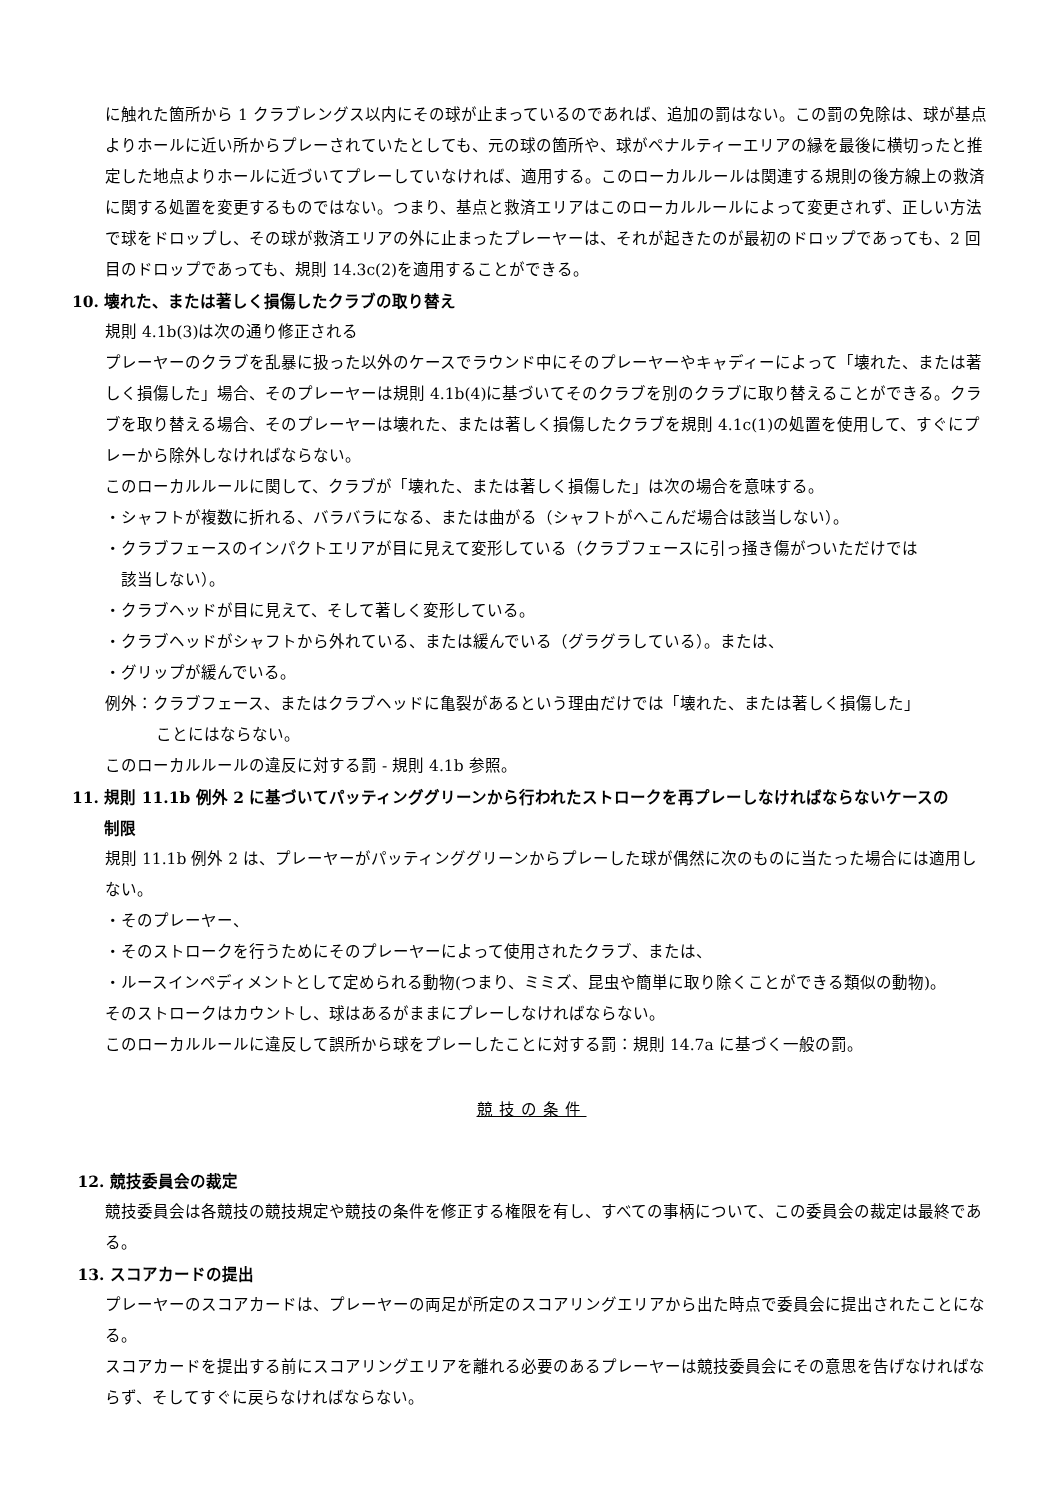に触れた箇所から 1 クラブレングス以内にその球が止まっているのであれば、追加の罰はない。この罰の免除は、球が基点よりホールに近い所からプレーされていたとしても、元の球の箇所や、球がペナルティーエリアの縁を最後に横切ったと推定した地点よりホールに近づいてプレーしていなければ、適用する。このローカルルールは関連する規則の後方線上の救済に関する処置を変更するものではない。つまり、基点と救済エリアはこのローカルルールによって変更されず、正しい方法で球をドロップし、その球が救済エリアの外に止まったプレーヤーは、それが起きたのが最初のドロップであっても、2 回目のドロップであっても、規則 14.3c(2)を適用することができる。
10. 壊れた、または著しく損傷したクラブの取り替え
規則 4.1b(3)は次の通り修正される
プレーヤーのクラブを乱暴に扱った以外のケースでラウンド中にそのプレーヤーやキャディーによって「壊れた、または著しく損傷した」場合、そのプレーヤーは規則 4.1b(4)に基づいてそのクラブを別のクラブに取り替えることができる。クラブを取り替える場合、そのプレーヤーは壊れた、または著しく損傷したクラブを規則 4.1c(1)の処置を使用して、すぐにプレーから除外しなければならない。
このローカルルールに関して、クラブが「壊れた、または著しく損傷した」は次の場合を意味する。
・シャフトが複数に折れる、バラバラになる、または曲がる（シャフトがへこんだ場合は該当しない）。
・クラブフェースのインパクトエリアが目に見えて変形している（クラブフェースに引っ掻き傷がついただけでは
　該当しない）。
・クラブヘッドが目に見えて、そして著しく変形している。
・クラブヘッドがシャフトから外れている、または緩んでいる（グラグラしている）。または、
・グリップが緩んでいる。
例外：クラブフェース、またはクラブヘッドに亀裂があるという理由だけでは「壊れた、または著しく損傷した」
ことにはならない。
このローカルルールの違反に対する罰 - 規則 4.1b 参照。
11. 規則 11.1b 例外 2 に基づいてパッティンググリーンから行われたストロークを再プレーしなければならないケースの
　　制限
規則 11.1b 例外 2 は、プレーヤーがパッティンググリーンからプレーした球が偶然に次のものに当たった場合には適用しない。
・そのプレーヤー、
・そのストロークを行うためにそのプレーヤーによって使用されたクラブ、または、
・ルースインペディメントとして定められる動物(つまり、ミミズ、昆虫や簡単に取り除くことができる類似の動物)。
そのストロークはカウントし、球はあるがままにプレーしなければならない。
このローカルルールに違反して誤所から球をプレーしたことに対する罰：規則 14.7a に基づく一般の罰。
競技の条件
12. 競技委員会の裁定
競技委員会は各競技の競技規定や競技の条件を修正する権限を有し、すべての事柄について、この委員会の裁定は最終である。
13. スコアカードの提出
プレーヤーのスコアカードは、プレーヤーの両足が所定のスコアリングエリアから出た時点で委員会に提出されたことになる。
スコアカードを提出する前にスコアリングエリアを離れる必要のあるプレーヤーは競技委員会にその意思を告げなければならず、そしてすぐに戻らなければならない。